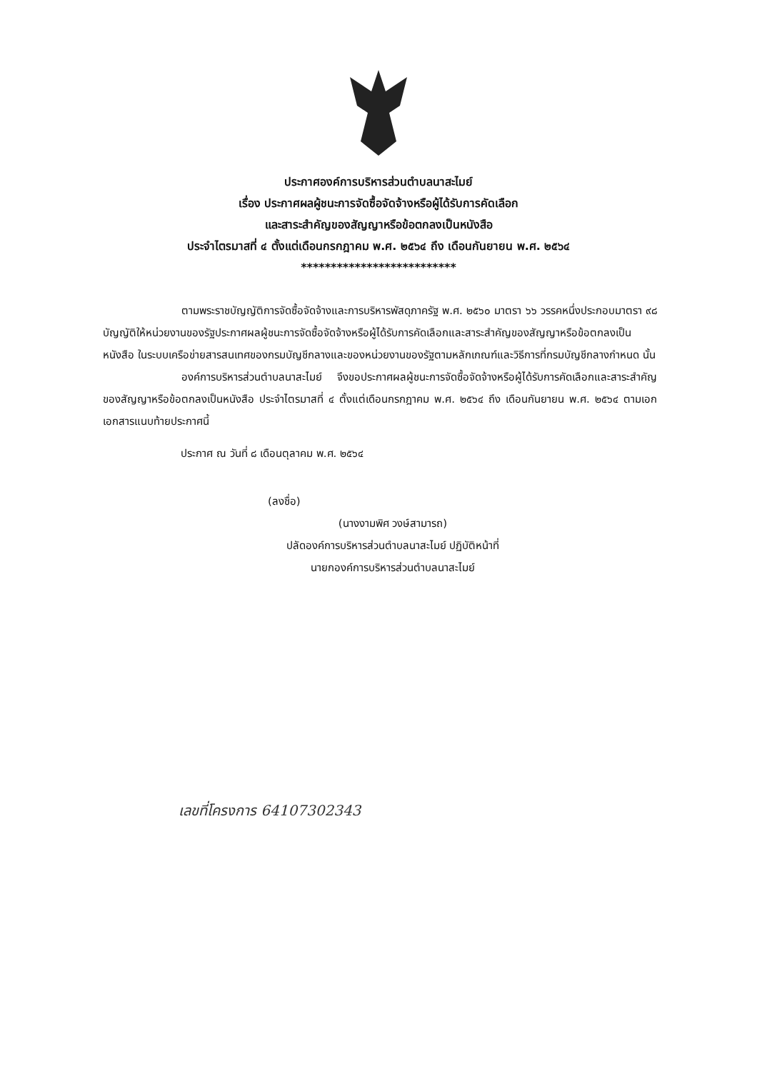ประกาศองค์การบริหารส่วนตำบลนาสะไมย์
เรื่อง ประกาศผลผู้ชนะการจัดซื้อจัดจ้างหรือผู้ได้รับการคัดเลือก
และสาระสำคัญของสัญญาหรือข้อตกลงเป็นหนังสือ
ประจำไตรมาสที่ ๔ ตั้งแต่เดือนกรกฎาคม พ.ศ. ๒๕๖๔ ถึง เดือนกันยายน พ.ศ. ๒๕๖๔
**************************
ตามพระราชบัญญัติการจัดซื้อจัดจ้างและการบริหารพัสดุภาครัฐ พ.ศ. ๒๕๖๐ มาตรา ๖๖ วรรคหนึ่งประกอบมาตรา ๙๘ บัญญัติให้หน่วยงานของรัฐประกาศผลผู้ชนะการจัดซื้อจัดจ้างหรือผู้ได้รับการคัดเลือกและสาระสำคัญของสัญญาหรือข้อตกลงเป็นหนังสือ ในระบบเครือข่ายสารสนเทศของกรมบัญชีกลางและของหน่วยงานของรัฐตามหลักเกณฑ์และวิธีการที่กรมบัญชีกลางกำหนด นั้น
องค์การบริหารส่วนตำบลนาสะไมย์ จึงขอประกาศผลผู้ชนะการจัดซื้อจัดจ้างหรือผู้ได้รับการคัดเลือกและสาระสำคัญของสัญญาหรือข้อตกลงเป็นหนังสือ ประจำไตรมาสที่ ๔ ตั้งแต่เดือนกรกฎาคม พ.ศ. ๒๕๖๔ ถึง เดือนกันยายน พ.ศ. ๒๕๖๔ ตามเอกเอกสารแนบท้ายประกาศนี้
ประกาศ ณ วันที่ ๘ เดือนตุลาคม พ.ศ. ๒๕๖๔
(ลงชื่อ)
(นางงามพิศ วงษ์สามารถ)
ปลัดองค์การบริหารส่วนตำบลนาสะไมย์ ปฏิบัติหน้าที่
นายกองค์การบริหารส่วนตำบลนาสะไมย์
เลขที่โครงการ 64107302343